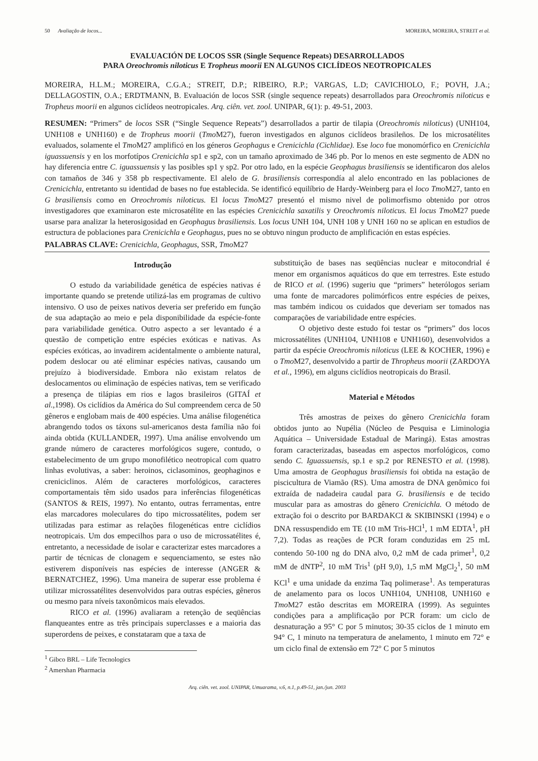50 Avaliação de locos... MOREIRA, MOREIRA, STREIT et al.
EVALUACIÓN DE LOCOS SSR (Single Sequence Repeats) DESARROLLADOS
PARA Oreochromis niloticus E Tropheus moorii EN ALGUNOS CICLÍDEOS NEOTROPICALES
MOREIRA, H.L.M.; MOREIRA, C.G.A.; STREIT, D.P.; RIBEIRO, R.P.; VARGAS, L.D; CAVICHIOLO, F.; POVH, J.A.; DELLAGOSTIN, O.A.; ERDTMANN, B. Evaluación de locos SSR (single sequence repeats) desarrollados para Oreochromis niloticus e Tropheus moorii en algunos ciclídeos neotropicales. Arq. ciên. vet. zool. UNIPAR, 6(1): p. 49-51, 2003.
RESUMEN: “Primers” de locos SSR (“Single Sequence Repeats”) desarrollados a partir de tilapia (Oreochromis niloticus) (UNH104, UNH108 e UNH160) e de Tropheus moorii (Tmo M27), fueron investigados en algunos ciclídeos brasileños. De los microsatélites evaluados, solamente el Tmo M27 amplificó en los géneros Geophagus e Crenicichla (Cichlidae). Ese loco fue monomórfico en Crenicichla iguassuensis y en los morfotípos Crenicichla sp1 e sp2, con un tamaño aproximado de 346 pb. Por lo menos en este segmento de ADN no hay diferencia entre C. iguassuensis y las posibles sp1 y sp2. Por otro lado, en la espécie Geophagus brasiliensis se identificaron dos alelos con tamaños de 346 y 358 pb respectivamente. El alelo de G. brasiliensis correspondía al alelo encontrado en las poblaciones de Crenicichla, entretanto su identidad de bases no fue establecida. Se identificó equilíbrio de Hardy-Weinberg para el loco Tmo M27, tanto en G brasiliensis como en Oreochromis niloticus. El locus Tmo M27 presentó el mismo nivel de polimorfismo obtenido por otros investigadores que examinaron este microsatélite en las espécies Crenicichla saxatilis y Oreochromis niloticus. El locus Tmo M27 puede usarse para analizar la heterosigosidad en Geophagus brasiliensis. Los locus UNH 104, UNH 108 y UNH 160 no se aplican en estudios de estructura de poblaciones para Crenicichla e Geophagus, pues no se obtuvo ningun producto de amplificación en estas espécies.
PALABRAS CLAVE: Crenicichla, Geophagus, SSR, Tmo M27
Introdução
O estudo da variabilidade genética de espécies nativas é importante quando se pretende utilizá-las em programas de cultivo intensivo. O uso de peixes nativos deveria ser preferido em função de sua adaptação ao meio e pela disponibilidade da espécie-fonte para variabilidade genética. Outro aspecto a ser levantado é a questão de competição entre espécies exóticas e nativas. As espécies exóticas, ao invadirem acidentalmente o ambiente natural, podem deslocar ou até eliminar espécies nativas, causando um prejuízo à biodiversidade. Embora não existam relatos de deslocamentos ou eliminação de espécies nativas, tem se verificado a presença de tilápias em rios e lagos brasileiros (GITAÍ et al.,1998). Os ciclídios da América do Sul compreendem cerca de 50 gêneros e englobam mais de 400 espécies. Uma análise filogenética abrangendo todos os táxons sul-americanos desta família não foi ainda obtida (KULLANDER, 1997). Uma análise envolvendo um grande número de caracteres morfológicos sugere, contudo, o estabelecimento de um grupo monofilético neotropical com quatro linhas evolutivas, a saber: heroinos, ciclasominos, geophaginos e creniciclinos. Além de caracteres morfológicos, caracteres comportamentais têm sido usados para inferências filogenéticas (SANTOS & REIS, 1997). No entanto, outras ferramentas, entre elas marcadores moleculares do tipo microssatélites, podem ser utilizadas para estimar as relações filogenéticas entre ciclídios neotropicais. Um dos empecilhos para o uso de microssatélites é, entretanto, a necessidade de isolar e caracterizar estes marcadores a partir de técnicas de clonagem e sequenciamento, se estes não estiverem disponíveis nas espécies de interesse (ANGER & BERNATCHEZ, 1996). Uma maneira de superar esse problema é utilizar microssatélites desenvolvidos para outras espécies, gêneros ou mesmo para níveis taxonômicos mais elevados.
RICO et al. (1996) avaliaram a retenção de seqüências flanqueantes entre as três principais superclasses e a maioria das superordens de peixes, e constataram que a taxa de
<sup>1</sup> Gibco BRL – Life Tecnologics
<sup>2</sup> Amershan Pharmacia
substituição de bases nas seqüências nuclear e mitocondrial é menor em organismos aquáticos do que em terrestres. Este estudo de RICO et al. (1996) sugeriu que “primers” heterólogos seriam uma fonte de marcadores polimórficos entre espécies de peixes, mas também indicou os cuidados que deveriam ser tomados nas comparações de variabilidade entre espécies.
O objetivo deste estudo foi testar os “primers” dos locos microssatélites (UNH104, UNH108 e UNH160), desenvolvidos a partir da espécie Oreochromis niloticus (LEE & KOCHER, 1996) e o Tmo M27, desenvolvido a partir de Thropheus moorii (ZARDOYA et al., 1996), em alguns ciclídios neotropicais do Brasil.
Material e Métodos
Três amostras de peixes do gênero Crenicichla foram obtidos junto ao Nupélia (Núcleo de Pesquisa e Liminologia Aquática – Universidade Estadual de Maringá). Estas amostras foram caracterizadas, baseadas em aspectos morfológicos, como sendo C. Iguassuensis, sp.1 e sp.2 por RENESTO et al. (1998). Uma amostra de Geophagus brasiliensis foi obtida na estação de piscicultura de Viamão (RS). Uma amostra de DNA genômico foi extraída de nadadeira caudal para G. brasiliensis e de tecido muscular para as amostras do gênero Crenicichla. O método de extração foi o descrito por BARDAKCI & SKIBINSKI (1994) e o DNA ressuspendido em TE (10 mM Tris-HCl<sup>1</sup>, 1 mM EDTA<sup>1</sup>, pH 7,2). Todas as reações de PCR foram conduzidas em 25 mL contendo 50-100 ng do DNA alvo, 0,2 mM de cada primer<sup>1</sup>, 0,2 mM de dNTP<sup>2</sup>, 10 mM Tris<sup>1</sup> (pH 9,0), 1,5 mM MgCl<sub>2</sub><sup>1</sup>, 50 mM KCl<sup>1</sup> e uma unidade da enzima Taq polimerase<sup>1</sup>. As temperaturas de anelamento para os locos UNH104, UNH108, UNH160 e Tmo M27 estão descritas em MOREIRA (1999). As seguintes condições para a amplificação por PCR foram: um ciclo de desnaturação a 95° C por 5 minutos; 30-35 ciclos de 1 minuto em 94° C, 1 minuto na temperatura de anelamento, 1 minuto em 72° e um ciclo final de extensão em 72° C por 5 minutos
Arq. ciên. vet. zool. UNIPAR, Umuarama, v.6, n.1, p.49-51, jan./jun. 2003